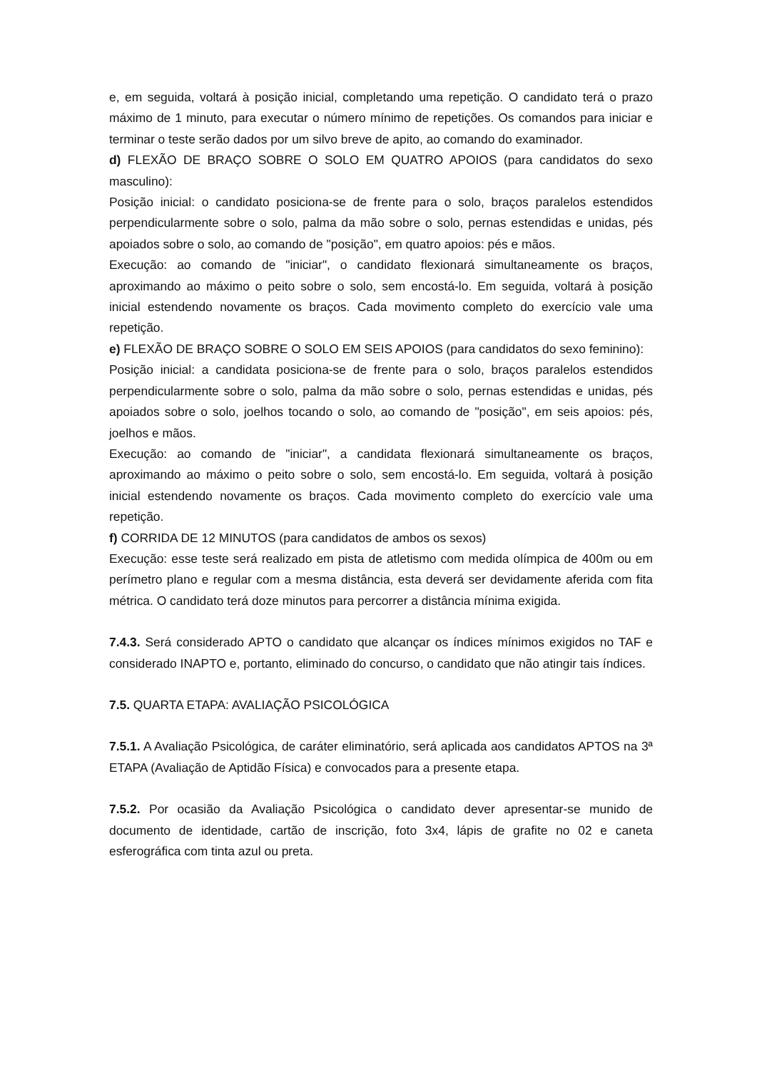e, em seguida, voltará à posição inicial, completando uma repetição. O candidato terá o prazo máximo de 1 minuto, para executar o número mínimo de repetições. Os comandos para iniciar e terminar o teste serão dados por um silvo breve de apito, ao comando do examinador.
d) FLEXÃO DE BRAÇO SOBRE O SOLO EM QUATRO APOIOS (para candidatos do sexo masculino):
Posição inicial: o candidato posiciona-se de frente para o solo, braços paralelos estendidos perpendicularmente sobre o solo, palma da mão sobre o solo, pernas estendidas e unidas, pés apoiados sobre o solo, ao comando de "posição", em quatro apoios: pés e mãos.
Execução: ao comando de "iniciar", o candidato flexionará simultaneamente os braços, aproximando ao máximo o peito sobre o solo, sem encostá-lo. Em seguida, voltará à posição inicial estendendo novamente os braços. Cada movimento completo do exercício vale uma repetição.
e) FLEXÃO DE BRAÇO SOBRE O SOLO EM SEIS APOIOS (para candidatos do sexo feminino):
Posição inicial: a candidata posiciona-se de frente para o solo, braços paralelos estendidos perpendicularmente sobre o solo, palma da mão sobre o solo, pernas estendidas e unidas, pés apoiados sobre o solo, joelhos tocando o solo, ao comando de "posição", em seis apoios: pés, joelhos e mãos.
Execução: ao comando de "iniciar", a candidata flexionará simultaneamente os braços, aproximando ao máximo o peito sobre o solo, sem encostá-lo. Em seguida, voltará à posição inicial estendendo novamente os braços. Cada movimento completo do exercício vale uma repetição.
f) CORRIDA DE 12 MINUTOS (para candidatos de ambos os sexos)
Execução: esse teste será realizado em pista de atletismo com medida olímpica de 400m ou em perímetro plano e regular com a mesma distância, esta deverá ser devidamente aferida com fita métrica. O candidato terá doze minutos para percorrer a distância mínima exigida.
7.4.3. Será considerado APTO o candidato que alcançar os índices mínimos exigidos no TAF e considerado INAPTO e, portanto, eliminado do concurso, o candidato que não atingir tais índices.
7.5. QUARTA ETAPA: AVALIAÇÃO PSICOLÓGICA
7.5.1. A Avaliação Psicológica, de caráter eliminatório, será aplicada aos candidatos APTOS na 3ª ETAPA (Avaliação de Aptidão Física) e convocados para a presente etapa.
7.5.2. Por ocasião da Avaliação Psicológica o candidato dever apresentar-se munido de documento de identidade, cartão de inscrição, foto 3x4, lápis de grafite no 02 e caneta esferográfica com tinta azul ou preta.